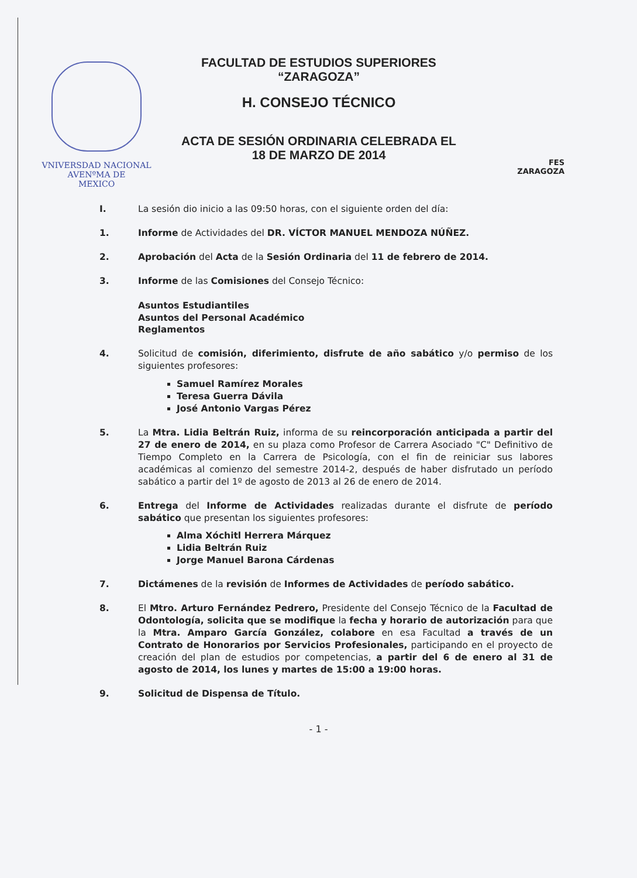VNIVERSDAD NACIONAL
AVENºMA DE
MEXICO
FACULTAD DE ESTUDIOS SUPERIORES
“ZARAGOZA”
H. CONSEJO TÉCNICO
ACTA DE SESIÓN ORDINARIA CELEBRADA EL
18 DE MARZO DE 2014
FES
ZARAGOZA
I. La sesión dio inicio a las 09:50 horas, con el siguiente orden del día:
1. Informe de Actividades del DR. VÍCTOR MANUEL MENDOZA NÚÑEZ.
2. Aprobación del Acta de la Sesión Ordinaria del 11 de febrero de 2014.
3. Informe de las Comisiones del Consejo Técnico:
Asuntos Estudiantiles
Asuntos del Personal Académico
Reglamentos
4. Solicitud de comisión, diferimiento, disfrute de año sabático y/o permiso de los siguientes profesores:
Samuel Ramírez Morales
Teresa Guerra Dávila
José Antonio Vargas Pérez
5. La Mtra. Lidia Beltrán Ruiz, informa de su reincorporación anticipada a partir del 27 de enero de 2014, en su plaza como Profesor de Carrera Asociado "C" Definitivo de Tiempo Completo en la Carrera de Psicología, con el fin de reiniciar sus labores académicas al comienzo del semestre 2014-2, después de haber disfrutado un período sabático a partir del 1º de agosto de 2013 al 26 de enero de 2014.
6. Entrega del Informe de Actividades realizadas durante el disfrute de período sabático que presentan los siguientes profesores:
Alma Xóchitl Herrera Márquez
Lidia Beltrán Ruiz
Jorge Manuel Barona Cárdenas
7. Dictámenes de la revisión de Informes de Actividades de período sabático.
8. El Mtro. Arturo Fernández Pedrero, Presidente del Consejo Técnico de la Facultad de Odontología, solicita que se modifique la fecha y horario de autorización para que la Mtra. Amparo García González, colabore en esa Facultad a través de un Contrato de Honorarios por Servicios Profesionales, participando en el proyecto de creación del plan de estudios por competencias, a partir del 6 de enero al 31 de agosto de 2014, los lunes y martes de 15:00 a 19:00 horas.
9. Solicitud de Dispensa de Título.
- 1 -